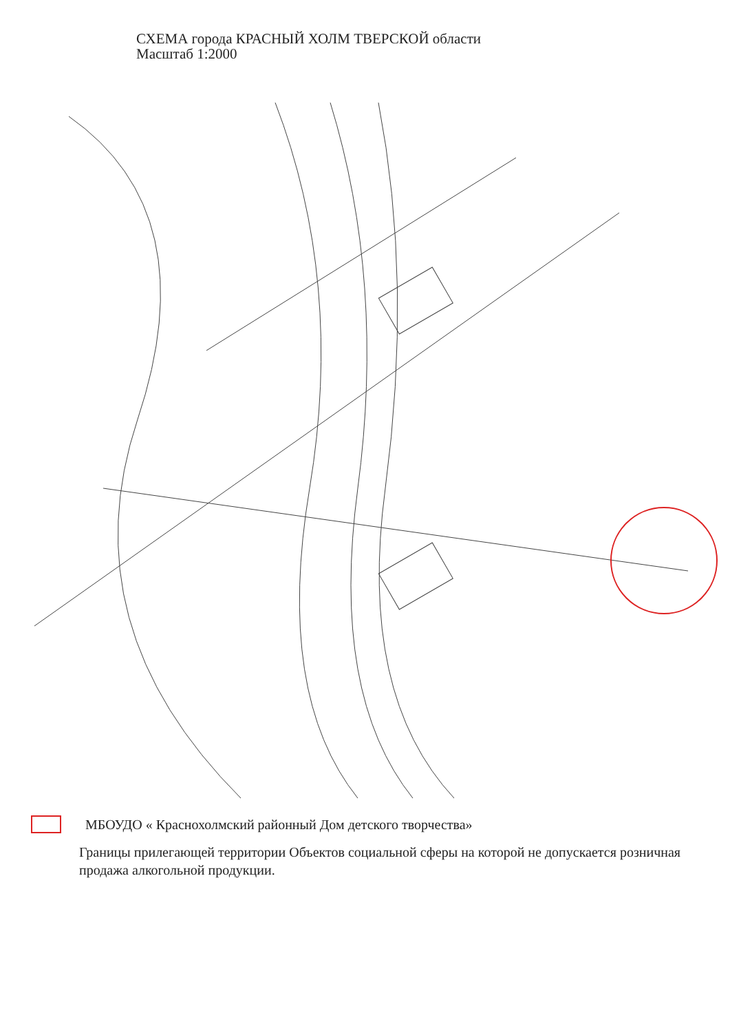СХЕМА города КРАСНЫЙ ХОЛМ ТВЕРСКОЙ области
Масштаб 1:2000
МБОУДО « Краснохолмский районный Дом детского творчества»
Границы прилегающей территории Объектов социальной сферы на которой не допускается розничная продажа алкогольной продукции.